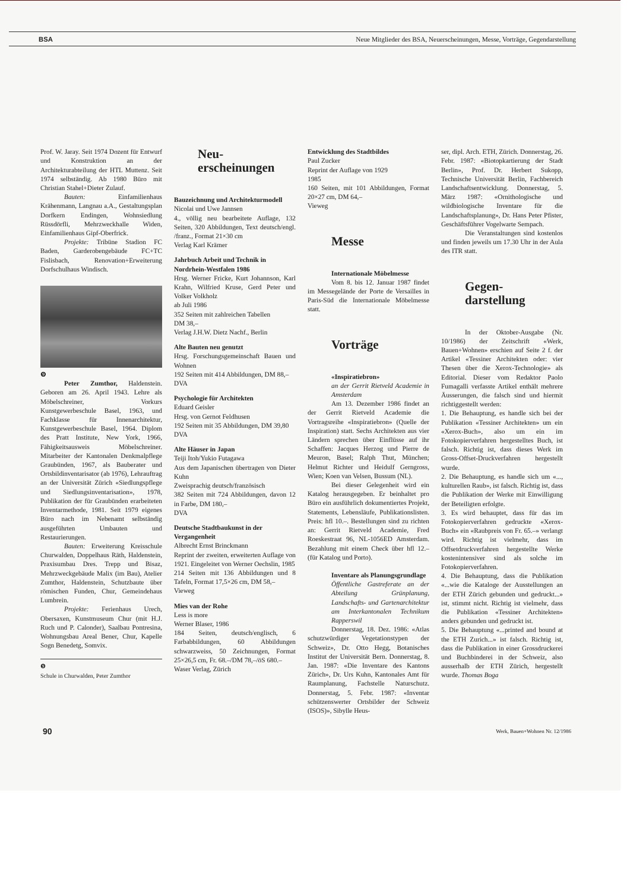BSA Neue Mitglieder des BSA, Neuerscheinungen, Messe, Vorträge, Gegendarstellung
Prof. W. Jaray. Seit 1974 Dozent für Entwurf und Konstruktion an der Architekturabteilung der HTL Muttenz. Seit 1974 selbständig. Ab 1980 Büro mit Christian Stahel+Dieter Zulauf.
Bauten: Einfamilienhaus Krähenmann, Langnau a.A., Gestaltungsplan Dorfkern Endingen, Wohnsiedlung Rüssdörfli, Mehrzweckhalle Widen, Einfamilienhaus Gipf-Oberfrick.
Projekte: Tribüne Stadion FC Baden, Garderobengebäude FC+TC Fislisbach, Renovation+Erweiterung Dorfschulhaus Windisch.
❾
Peter Zumthor, Haldenstein. Geboren am 26. April 1943. Lehre als Möbelschreiner, Vorkurs Kunstgewerbeschule Basel, 1963, und Fachklasse für Innenarchitektur, Kunstgewerbeschule Basel, 1964. Diplom des Pratt Institute, New York, 1966, Fähigkeitsausweis Möbelschreiner. Mitarbeiter der Kantonalen Denkmalpflege Graubünden, 1967, als Bauberater und Ortsbildinventarisator (ab 1976), Lehrauftrag an der Universität Zürich «Siedlungspflege und Siedlungsinventarisation», 1978, Publikation der für Graubünden erarbeiteten Inventarmethode, 1981. Seit 1979 eigenes Büro nach im Nebenamt selbständig ausgeführten Umbauten und Restaurierungen.
Bauten: Erweiterung Kreisschule Churwalden, Doppelhaus Räth, Haldenstein, Praxisumbau Dres. Trepp und Bisaz, Mehrzweckgebäude Malix (im Bau), Atelier Zumthor, Haldenstein, Schutzbaute über römischen Funden, Chur, Gemeindehaus Lumbrein.
Projekte: Ferienhaus Urech, Obersaxen, Kunstmuseum Chur (mit H.J. Ruch und P. Calonder), Saalbau Pontresina, Wohnungsbau Areal Bener, Chur, Kapelle Sogn Benedetg, Somvix.
❾
Schule in Churwalden, Peter Zumthor
Neu-
erscheinungen
Bauzeichnung und Architekturmodell
Nicolai und Uwe Jannsen
4., völlig neu bearbeitete Auflage, 132 Seiten, 320 Abbildungen, Text deutsch/engl. /franz., Format 21×30 cm
Verlag Karl Krämer
Jahrbuch Arbeit und Technik in Nordrhein-Westfalen 1986
Hrsg. Werner Fricke, Kurt Johannson, Karl Krahn, Wilfried Kruse, Gerd Peter und Volker Volkholz
ab Juli 1986
352 Seiten mit zahlreichen Tabellen
DM 38,–
Verlag J.H.W. Dietz Nachf., Berlin
Alte Bauten neu genutzt
Hrsg. Forschungsgemeinschaft Bauen und Wohnen
192 Seiten mit 414 Abbildungen, DM 88,–
DVA
Psychologie für Architekten
Eduard Geisler
Hrsg. von Gernot Feldhusen
192 Seiten mit 35 Abbildungen, DM 39,80
DVA
Alte Häuser in Japan
Teiji Itoh/Yukio Futagawa
Aus dem Japanischen übertragen von Dieter Kuhn
Zweisprachig deutsch/französisch
382 Seiten mit 724 Abbildungen, davon 12 in Farbe, DM 180,–
DVA
Deutsche Stadtbaukunst in der Vergangenheit
Albrecht Ernst Brinckmann
Reprint der zweiten, erweiterten Auflage von 1921. Eingeleitet von Werner Oechslin, 1985
214 Seiten mit 136 Abbildungen und 8 Tafeln, Format 17,5×26 cm, DM 58,–
Vieweg
Mies van der Rohe
Less is more
Werner Blaser, 1986
184 Seiten, deutsch/englisch, 6 Farbabbildungen, 60 Abbildungen schwarzweiss, 50 Zeichnungen, Format 25×26,5 cm, Fr. 68.–/DM 78,–/öS 680.–
Waser Verlag, Zürich
Entwicklung des Stadtbildes
Paul Zucker
Reprint der Auflage von 1929
1985
160 Seiten, mit 101 Abbildungen, Format 20×27 cm, DM 64,–
Vieweg
Messe
Internationale Möbelmesse
Vom 8. bis 12. Januar 1987 findet im Messegelände der Porte de Versailles in Paris-Süd die Internationale Möbelmesse statt.
Vorträge
«Inspiratiebron»
an der Gerrit Rietveld Academie in Amsterdam
Am 13. Dezember 1986 findet an der Gerrit Rietveld Academie die Vortragsreihe «Inspiratiebron» (Quelle der Inspiration) statt. Sechs Architekten aus vier Ländern sprechen über Einflüsse auf ihr Schaffen: Jacques Herzog und Pierre de Meuron, Basel; Ralph Thut, München; Helmut Richter und Heidulf Gerngross, Wien; Koen van Velsen, Bussum (NL).
Bei dieser Gelegenheit wird ein Katalog herausgegeben. Er beinhaltet pro Büro ein ausführlich dokumentiertes Projekt, Statements, Lebensläufe, Publikationslisten. Preis: hfl 10.–. Bestellungen sind zu richten an: Gerrit Rietveld Academie, Fred Roeskestraat 96, NL-1056ED Amsterdam. Bezahlung mit einem Check über hfl 12.– (für Katalog und Porto).
Inventare als Planungsgrundlage
Öffentliche Gastreferate an der Abteilung Grünplanung, Landschafts- und Gartenarchitektur am Interkantonalen Technikum Rapperswil
Donnerstag, 18. Dez. 1986: «Atlas schutzwürdiger Vegetationstypen der Schweiz», Dr. Otto Hegg, Botanisches Institut der Universität Bern. Donnerstag, 8. Jan. 1987: «Die Inventare des Kantons Zürich», Dr. Urs Kuhn, Kantonales Amt für Raumplanung, Fachstelle Naturschutz. Donnerstag, 5. Febr. 1987: «Inventar schützenswerter Ortsbilder der Schweiz (ISOS)», Sibylle Heus-
ser, dipl. Arch. ETH, Zürich. Donnerstag, 26. Febr. 1987: «Biotopkartierung der Stadt Berlin», Prof. Dr. Herbert Sukopp, Technische Universität Berlin, Fachbereich Landschaftsentwicklung. Donnerstag, 5. März 1987: «Ornithologische und wildbiologische Inventare für die Landschaftsplanung», Dr. Hans Peter Pfister, Geschäftsführer Vogelwarte Sempach.
Die Veranstaltungen sind kostenlos und finden jeweils um 17.30 Uhr in der Aula des ITR statt.
Gegen-
darstellung
In der Oktober-Ausgabe (Nr. 10/1986) der Zeitschrift «Werk, Bauen+Wohnen» erschien auf Seite 2 f. der Artikel «Tessiner Architekten oder: vier Thesen über die Xerox-Technologie» als Editorial. Dieser vom Redaktor Paolo Fumagalli verfasste Artikel enthält mehrere Äusserungen, die falsch sind und hiermit richtiggestellt werden:
1. Die Behauptung, es handle sich bei der Publikation «Tessiner Architekten» um ein «Xerox-Buch», also um ein im Fotokopierverfahren hergestelltes Buch, ist falsch. Richtig ist, dass dieses Werk im Gross-Offset-Druckverfahren hergestellt wurde.
2. Die Behauptung, es handle sich um «..., kulturellen Raub», ist falsch. Richtig ist, dass die Publikation der Werke mit Einwilligung der Beteiligten erfolgte.
3. Es wird behauptet, dass für das im Fotokopierverfahren gedruckte «Xerox-Buch» ein «Raubpreis von Fr. 65.–» verlangt wird. Richtig ist vielmehr, dass im Offsetdruckverfahren hergestellte Werke kostenintensiver sind als solche im Fotokopierverfahren.
4. Die Behauptung, dass die Publikation «...wie die Kataloge der Ausstellungen an der ETH Zürich gebunden und gedruckt...» ist, stimmt nicht. Richtig ist vielmehr, dass die Publikation «Tessiner Architekten» anders gebunden und gedruckt ist.
5. Die Behauptung «...printed and bound at the ETH Zurich...» ist falsch. Richtig ist, dass die Publikation in einer Grossdruckerei und Buchbinderei in der Schweiz, also ausserhalb der ETH Zürich, hergestellt wurde. Thomas Boga
90 Werk, Bauen+Wohnen Nr. 12/1986